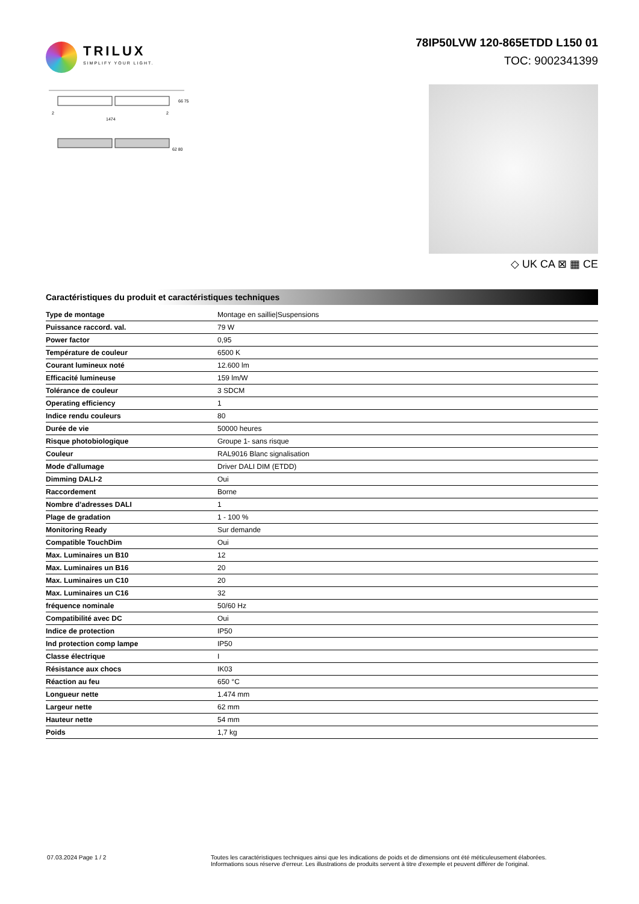TRILUX
SIMPLIFY YOUR LIGHT.
78IP50LVW 120-865ETDD L150 01
TOC: 9002341399
1474
2
2
66 75
62 80
◇ UK CA ⊠ ▦ CE
Caractéristiques du produit et caractéristiques techniques
| Type de montage | Montage en saillie/Suspensions |
| Puissance raccord. val. | 79 W |
| Power factor | 0,95 |
| Température de couleur | 6500 K |
| Courant lumineux noté | 12.600 lm |
| Efficacité lumineuse | 159 lm/W |
| Tolérance de couleur | 3 SDCM |
| Operating efficiency | 1 |
| Indice rendu couleurs | 80 |
| Durée de vie | 50000 heures |
| Risque photobiologique | Groupe 1- sans risque |
| Couleur | RAL9016 Blanc signalisation |
| Mode d'allumage | Driver DALI DIM (ETDD) |
| Dimming DALI-2 | Oui |
| Raccordement | Borne |
| Nombre d’adresses DALI | 1 |
| Plage de gradation | 1 - 100 % |
| Monitoring Ready | Sur demande |
| Compatible TouchDim | Oui |
| Max. Luminaires un B10 | 12 |
| Max. Luminaires un B16 | 20 |
| Max. Luminaires un C10 | 20 |
| Max. Luminaires un C16 | 32 |
| fréquence nominale | 50/60 Hz |
| Compatibilité avec DC | Oui |
| Indice de protection | IP50 |
| Ind protection comp lampe | IP50 |
| Classe électrique | I |
| Résistance aux chocs | IK03 |
| Réaction au feu | 650 °C |
| Longueur nette | 1.474 mm |
| Largeur nette | 62 mm |
| Hauteur nette | 54 mm |
| Poids | 1,7 kg |
07.03.2024 Page 1 / 2 Toutes les caractéristiques techniques ainsi que les indications de poids et de dimensions ont été méticuleusement élaborées.
Informations sous réserve d'erreur. Les illustrations de produits servent à titre d'exemple et peuvent différer de l'original.